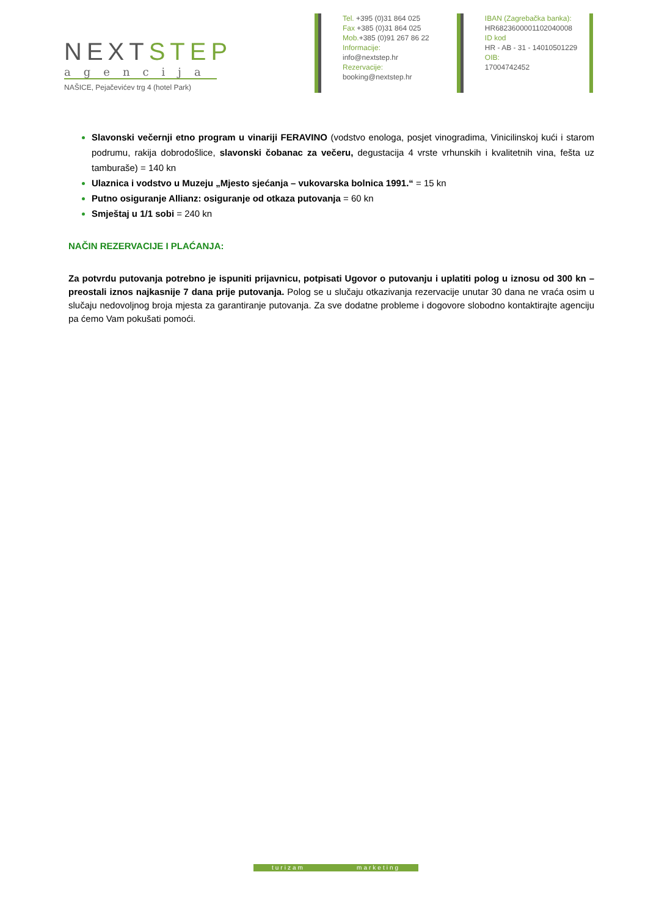NEXTSTEP
agencija
NAŠICE, Pejačevićev trg 4 (hotel Park)
Tel. +395 (0)31 864 025
Fax +385 (0)31 864 025
Mob.+385 (0)91 267 86 22
Informacije:
info@nextstep.hr
Rezervacije:
booking@nextstep.hr
IBAN (Zagrebačka banka):
HR6823600001102040008
ID kod
HR - AB - 31 - 14010501229
OIB:
17004742452
Slavonski večernji etno program u vinariji FERAVINO (vodstvo enologa, posjet vinogradima, Vinicilinskoj kući i starom podrumu, rakija dobrodošlice, slavonski čobanac za večeru, degustacija 4 vrste vrhunskih i kvalitetnih vina, fešta uz tamburaše) = 140 kn
Ulaznica i vodstvo u Muzeju „Mjesto sjećanja – vukovarska bolnica 1991.“ = 15 kn
Putno osiguranje Allianz: osiguranje od otkaza putovanja = 60 kn
Smještaj u 1/1 sobi = 240 kn
NAČIN REZERVACIJE I PLAĆANJA:
Za potvrdu putovanja potrebno je ispuniti prijavnicu, potpisati Ugovor o putovanju i uplatiti polog u iznosu od 300 kn – preostali iznos najkasnije 7 dana prije putovanja. Polog se u slučaju otkazivanja rezervacije unutar 30 dana ne vraća osim u slučaju nedovoljnog broja mjesta za garantiranje putovanja. Za sve dodatne probleme i dogovore slobodno kontaktirajte agenciju pa ćemo Vam pokušati pomoći.
turizam marketing